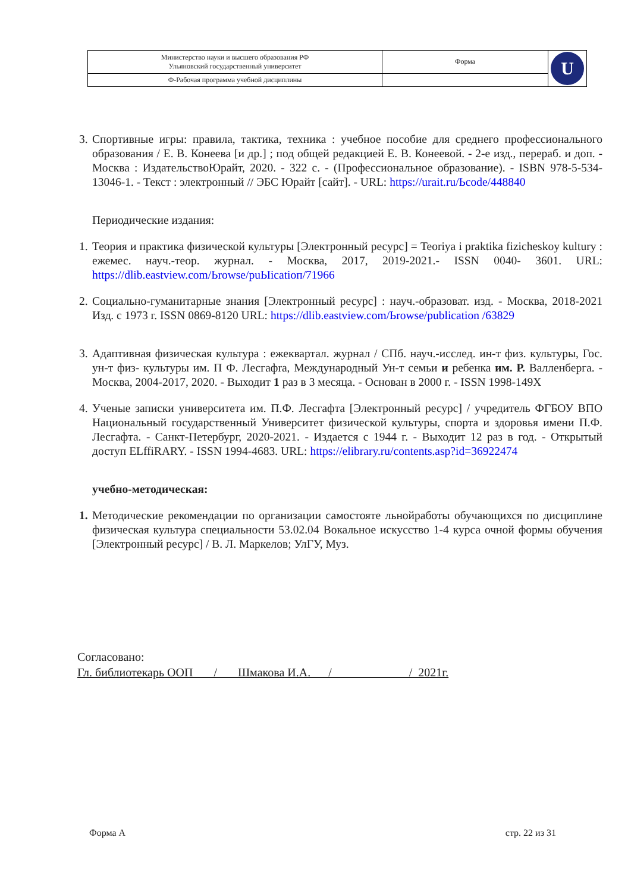| Министерство науки и высшего образования РФ Ульяновский государственный университет | Форма | U |
| Ф-Рабочая программа учебной дисциплины | | |
3. Спортивные игры: правила, тактика, техника : учебное пособие для среднего профессионального образования / Е. В. Конеева [и др.] ; под общей редакцией Е. В. Конеевой. - 2-е изд., перераб. и доп. - Москва : ИздательствоЮрайт, 2020. - 322 с. - (Профессиональное образование). - ISBN 978-5-534-13046-1. - Текст : электронный // ЭБС Юрайт [сайт]. - URL: https://urait.ru/Ьcode/448840
Периодические издания:
1. Теория и практика физической культуры [Электронный ресурс] = Teoriya i praktika fizicheskoy kultury : ежемес. науч.-теор. журнал. - Москва, 2017, 2019-2021.- ISSN 0040- 3601. URL: https://dlib.eastview.com/Ьrowse/puЫicatioп/71966
2. Социально-гуманитарные знания [Электронный ресурс] : науч.-образоват. изд. - Москва, 2018-2021 Изд. с 1973 г. ISSN 0869-8120 URL: https://dlib.eastview.com/Ьrowse/publication /63829
3. Адаптивная физическая культура : ежеквартал. журнал / СПб. науч.-исслед. ин-т физ. культуры, Гос. ун-т физ- культуры им. П Ф. Лесгафra, Международный Ун-т семьи и ребенка им. Р. Валленберга. - Москва, 2004-2017, 2020. - Выходит 1 раз в 3 месяца. - Основан в 2000 г. - ISSN 1998-149Х
4. Ученые записки университета им. П.Ф. Лесгафта [Электронный ресурс] / учредитель ФГБОУ ВПО Национальный государственный Университет физической культуры, спорта и здоровья имени П.Ф. Лесгафта. - Санкт-Петербург, 2020-2021. - Издается с 1944 г. - Выходит 12 раз в год. - Открытый доступ ELffiRARY. - ISSN 1994-4683. URL: https://elibrary.ru/contents.asp?id=36922474
учебно-методическая:
1. Методические рекомендации по организации самостояте льнойработы обучающихся по дисциплине физическая культура специальности 53.02.04 Вокальное искусство 1-4 курса очной формы обучения [Электронный ресурс] / В. Л. Маркелов; УлГУ, Муз.
Согласовано:
Гл. библиотекарь ООП / Шмакова И.А. / / 2021г.
Форма А стр. 22 из 31